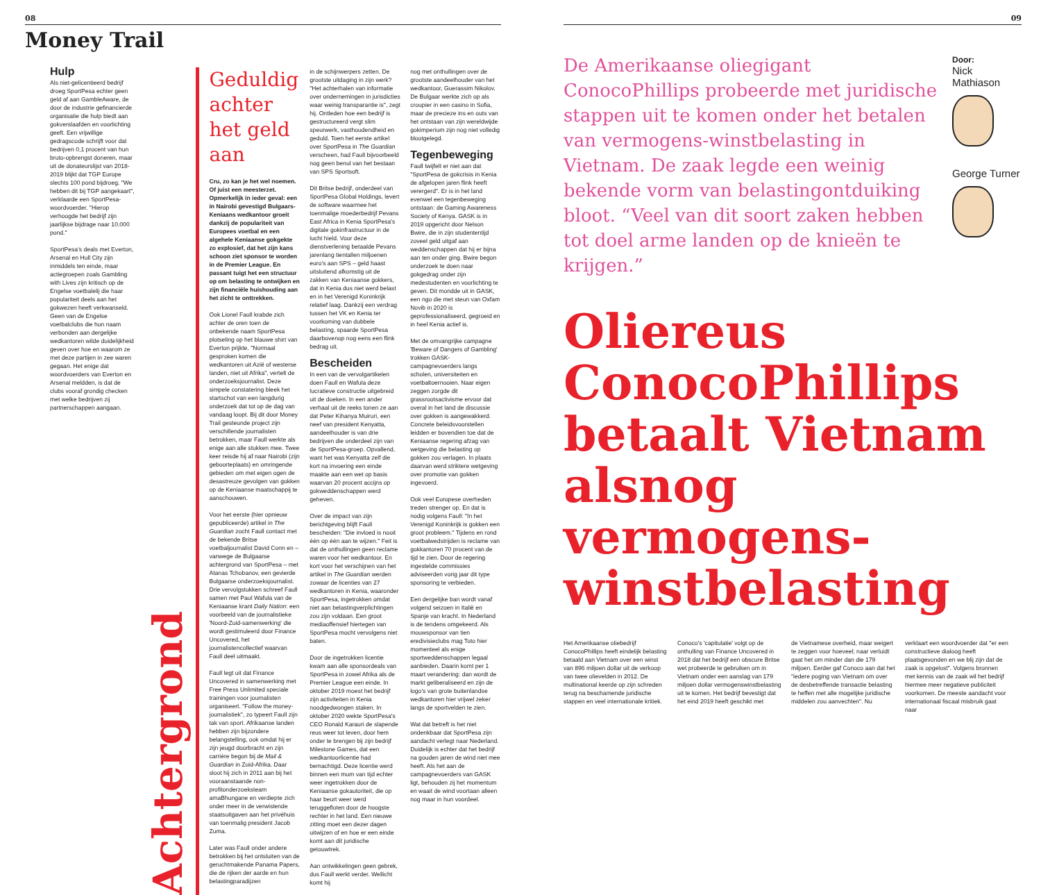08
Money Trail
Hulp
Als niet-gelicentieerd bedrijf droeg SportPesa echter geen geld af aan GambleAware, de door de industrie gefinancierde organisatie die hulp biedt aan gokverslaafden en voorlichting geeft. Een vrijwillige gedragscode schrijft voor dat bedrijven 0,1 procent van hun bruto-opbrengst doneren, maar uit de donateurslijst van 2018-2019 blijkt dat TGP Europe slechts 100 pond bijdroeg. "We hebben dit bij TGP aangekaart", verklaarde een SportPesa-woordvoerder. "Hierop verhoogde het bedrijf zijn jaarlijkse bijdrage naar 10.000 pond."
SportPesa's deals met Everton, Arsenal en Hull City zijn inmiddels ten einde, maar actiegroepen zoals Gambling with Lives zijn kritisch op de Engelse voetbalelij die haar populariteit deels aan het gokwezen heeft verkwanseld. Geen van de Engelse voetbalclubs die hun naam verbonden aan dergelijke wedkantoren wilde duidelijkheid geven over hoe en waarom ze met deze partijen in zee waren gegaan. Het enige dat woordvoerders van Everton en Arsenal meldden, is dat de clubs vooraf grondig checken met welke bedrijven zij partnerschappen aangaan.
Achtergrond
Geduldig achter het geld aan
Cru, zo kan je het wel noemen. Of juist een meesterzet. Opmerkelijk in ieder geval: een in Nairobi gevestigd Bulgaars-Keniaans wedkantoor groeit dankzij de populariteit van Europees voetbal en een algehele Keniaanse gokgekte zo explosief, dat het zijn kans schoon ziet sponsor te worden in de Premier League. En passant tuigt het een structuur op om belasting te ontwijken en zijn financiële huishouding aan het zicht te onttrekken.
Ook Lionel Faull krabde zich achter de oren toen de onbekende naam SportPesa plotseling op het blauwe shirt van Everton prijkte. "Normaal gesproken komen die wedkantoren uit Azië of westerse landen, niet uit Afrika", vertelt de onderzoeksjournalist. Deze simpele constatering bleek het startschot van een langdurig onderzoek dat tot op de dag van vandaag loopt. Bij dit door Money Trail gesteunde project zijn verschillende journalisten betrokken, maar Faull werkte als enige aan alle stukken mee. Twee keer reisde hij af naar Nairobi (zijn geboorteplaats) en omringende gebieden om met eigen ogen de desastreuze gevolgen van gokken op de Keniaanse maatschappij te aanschouwen.
Voor het eerste (hier opnieuw gepubliceerde) artikel in The Guardian zocht Faull contact met de bekende Britse voetbaljournalist David Conn en – vanwege de Bulgaarse achtergrond van SportPesa – met Atanas Tchobanov, een gevierde Bulgaarse onderzoeksjournalist. Drie vervolgstukken schreef Faull samen met Paul Wafula van de Keniaanse krant Daily Nation: een voorbeeld van de journalistieke 'Noord-Zuid-samenwerking' die wordt gestimuleerd door Finance Uncovered, het journalistencollectief waarvan Faull deel uitmaakt.
Faull legt uit dat Finance Uncovered in samenwerking met Free Press Unlimited speciale trainingen voor journalisten organiseert. "Follow the money-journalistiek", zo typeert Faull zijn tak van sport. Afrikaanse landen hebben zijn bijzondere belangstelling, ook omdat hij er zijn jeugd doorbracht en zijn carrière begon bij de Mail & Guardian in Zuid-Afrika. Daar sloot hij zich in 2011 aan bij het vooraanstaande non-profitonderzoeksteam amaBhungane en verdiepte zich onder meer in de verwistende staatsuitgaven aan het privéhuis van toenmalig president Jacob Zuma.
Later was Faull onder andere betrokken bij het ontsluiten van de geruchtmakende Panama Papers, die de rijken der aarde en hun belastingparadijzen
in de schijnwerpers zetten. De grootste uitdaging in zijn werk? "Het achterhalen van informatie over ondernemingen in jurisdicties waar weinig transparantie is", zegt hij. Ontleden hoe een bedrijf is gestructureerd vergt slim speurwerk, vasthoudendheid en geduld. Toen het eerste artikel over SportPesa in The Guardian verscheen, had Faull bijvoorbeeld nog geen benul van het bestaan van SPS Sportsoft.
Dit Britse bedrijf, onderdeel van SportPesa Global Holdings, levert de software waarmee het toenmalige moederbedrijf Pevans East Africa in Kenia SportPesa's digitale gokinfrastructuur in de lucht hield. Voor deze dienstverlening betaalde Pevans jarenlang tientallen miljoenen euro's aan SPS – geld haast uitsluitend afkomstig uit de zakken van Keniaanse gokkers, dat in Kenia dus niet werd belast en in het Verenigd Koninkrijk relatief laag. Dankzij een verdrag tussen het VK en Kenia ter voorkoming van dubbele belasting, spaarde SportPesa daarbovenop nog eens een flink bedrag uit.
Bescheiden
In een van de vervolgartikelen doen Faull en Wafula deze lucratieve constructie uitgebreid uit de doeken. In een ander verhaal uit de reeks tonen ze aan dat Peter Kihanya Muiruri, een neef van president Kenyatta, aandeelhouder is van drie bedrijven die onderdeel zijn van de SportPesa-groep. Opvallend, want het was Kenyatta zelf die kort na invoering een einde maakte aan een wet op basis waarvan 20 procent accijns op gokweddenschappen werd geheven.
Over de impact van zijn berichtgeving blijft Faull bescheiden: "Die invloed is nooit één op één aan te wijzen." Feit is dat de onthullingen geen reclame waren voor het wedkantoor. En kort voor het verschijnen van het artikel in The Guardian werden zowaar de licenties van 27 wedkantoren in Kenia, waaronder SportPesa, ingetrokken omdat niet aan belastingverplichtingen zou zijn voldaan. Een groot mediaoffensief hiertegen van SportPesa mocht vervolgens niet baten.
Door de ingetrokken licentie kwam aan alle sponsordeals van SportPesa in zowel Afrika als de Premier League een einde. In oktober 2019 moest het bedrijf zijn activiteiten in Kenia noodgedwongen staken. In oktober 2020 wekte SportPesa's CEO Ronald Karauri de slapende reus weer tot leven, door hem onder te brengen bij zijn bedrijf Milestone Games, dat een wedkantoorlicentie had bemachtigd. Deze licentie werd binnen een mum van tijd echter weer ingetrokken door de Keniaanse gokautoriteit, die op haar beurt weer werd teruggefloten door de hoogste rechter in het land. Een nieuwe zitting moet een dezer dagen uitwijzen of en hoe er een einde komt aan dit juridische getouwtrek.
Aan ontwikkelingen geen gebrek, dus Faull werkt verder. Wellicht komt hij
nog met onthullingen over de grootste aandeelhouder van het wedkantoor, Guerassim Nikolov. De Bulgaar werkte zich op als croupier in een casino in Sofia, maar de precieze ins en outs van het ontstaan van zijn wereldwijde gokimperium zijn nog niet volledig blootgelegd.
Tegenbeweging
Faull twijfelt er niet aan dat "SportPesa de gokcrisis in Kenia de afgelopen jaren flink heeft verergerd". Er is in het land evenwel een tegenbeweging ontstaan: de Gaming Awareness Society of Kenya. GASK is in 2019 opgericht door Nelson Bwire, die in zijn studententijd zoveel geld uitgaf aan weddenschappen dat hij er bijna aan ten onder ging. Bwire begon onderzoek te doen naar gokgedrag onder zijn medestudenten en voorlichting te geven. Dit mondde uit in GASK, een ngo die met steun van Oxfam Novib in 2020 is geprofessionaliseerd, gegroeid en in heel Kenia actief is.
Met de omvangrijke campagne 'Beware of Dangers of Gambling' trokken GASK-campagnevoerders langs scholen, universiteiten en voetbaltoernooien. Naar eigen zeggen zorgde dit grassrootsactivisme ervoor dat overal in het land de discussie over gokken is aangewakkerd. Concrete beleidsvoorstellen leidden er bovendien toe dat de Keniaanse regering afzag van wetgeving die belasting op gokken zou verlagen. In plaats daarvan werd striktere wetgeving over promotie van gokken ingevoerd.
Ook veel Europese overheden treden strenger op. En dat is nodig volgens Faull: "In het Verenigd Koninkrijk is gokken een groot probleem." Tijdens en rond voetbalwedstrijden is reclame van gokkantoren 70 procent van de tijd te zien. Door de regering ingestelde commissies adviseerden vorig jaar dit type sponsoring te verbieden.
Een dergelijke ban wordt vanaf volgend seizoen in Italië en Spanje van kracht. In Nederland is de tendens omgekeerd. Als mouwsponsor van tien eredivisieclubs mag Toto hier momenteel als enige sportweddenschappen legaal aanbieden. Daarin komt per 1 maart verandering: dan wordt de markt geliberaliseerd en zijn de logo's van grote buitenlandse wedkantoren hier vrijwel zeker langs de sportvelden te zien.
Wat dat betreft is het niet ondenkbaar dat SportPesa zijn aandacht verlegt naar Nederland. Duidelijk is echter dat het bedrijf na gouden jaren de wind niet mee heeft. Als het aan de campagnevoerders van GASK ligt, behouden zij het momentum en waait de wind voortaan alleen nog maar in hun voordeel.
09
De Amerikaanse oliegigant ConocoPhillips probeerde met juridische stappen uit te komen onder het betalen van vermogens-winstbelasting in Vietnam. De zaak legde een weinig bekende vorm van belastingontduiking bloot. “Veel van dit soort zaken hebben tot doel arme landen op de knieën te krijgen.”
Door:
Nick Mathiason
George Turner
Oliereus ConocoPhillips betaalt Vietnam alsnog vermogens-winstbelasting
Het Amerikaanse oliebedrijf ConocoPhillips heeft eindelijk belasting betaald aan Vietnam over een winst van 896 miljoen dollar uit de verkoop van twee olievelden in 2012. De multinational keerde op zijn schreden terug na beschamende juridische stappen en veel internationale kritiek.
Conoco's 'capitulatie' volgt op de onthulling van Finance Uncovered in 2018 dat het bedrijf een obscure Britse wet probeerde te gebruiken om in Vietnam onder een aanslag van 179 miljoen dollar vermogenswinstbelasting uit te komen. Het bedrijf bevestigt dat het eind 2019 heeft geschikt met
de Vietnamese overheid, maar weigert te zeggen voor hoeveel; naar verluidt gaat het om minder dan die 179 miljoen. Eerder gaf Conoco aan dat het "iedere poging van Vietnam om over de desbetreffende transactie belasting te heffen met alle mogelijke juridische middelen zou aanvechten". Nu
verklaart een woordvoerder dat "er een constructieve dialoog heeft plaatsgevonden en we blij zijn dat de zaak is opgelost". Volgens bronnen met kennis van de zaak wil het bedrijf hiermee meer negatieve publiciteit voorkomen. De meeste aandacht voor internationaal fiscaal misbruik gaat naar